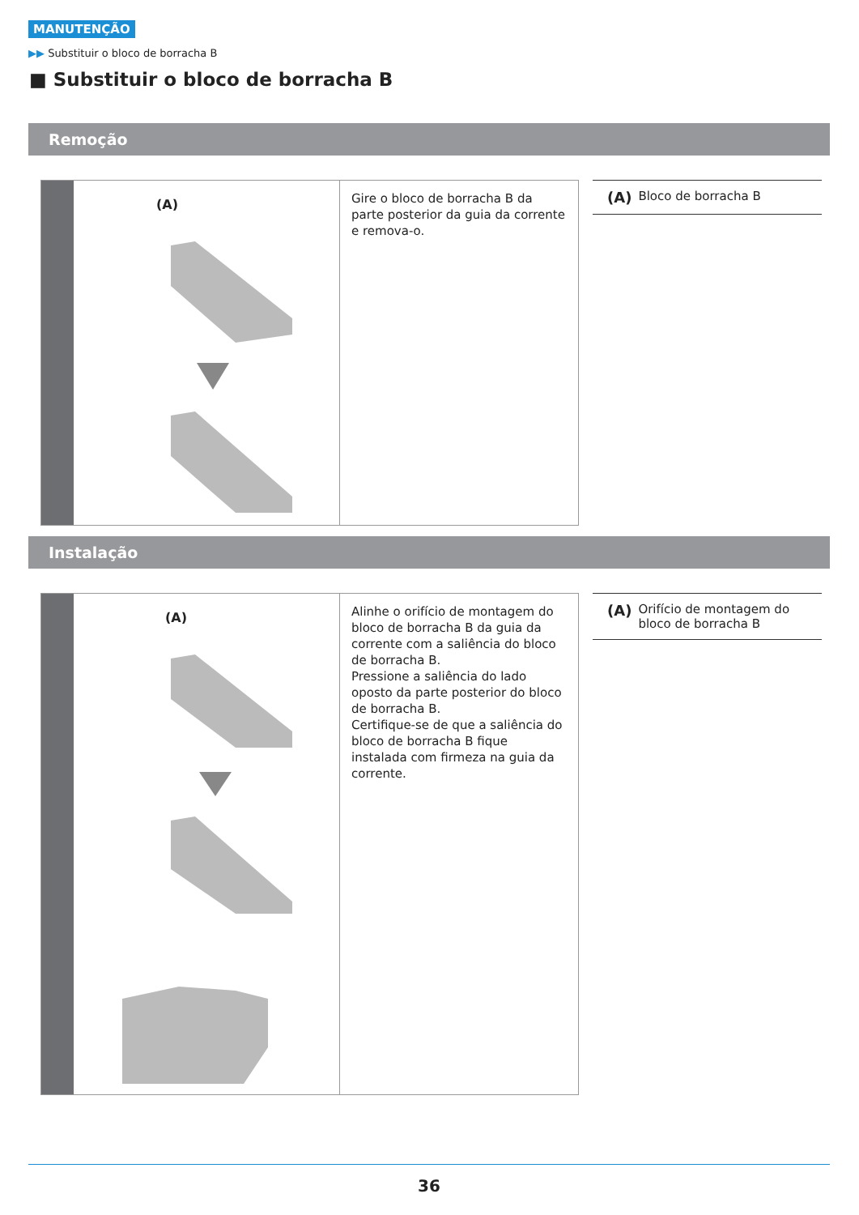MANUTENÇÃO
▶▶ Substituir o bloco de borracha B
■ Substituir o bloco de borracha B
Remoção
(A)
Gire o bloco de borracha B da parte posterior da guia da corrente e remova-o.
(A) Bloco de borracha B
Instalação
(A)
Alinhe o orifício de montagem do bloco de borracha B da guia da corrente com a saliência do bloco de borracha B.
Pressione a saliência do lado oposto da parte posterior do bloco de borracha B.
Certifique-se de que a saliência do bloco de borracha B fique instalada com firmeza na guia da corrente.
(A) Orifício de montagem do bloco de borracha B
36